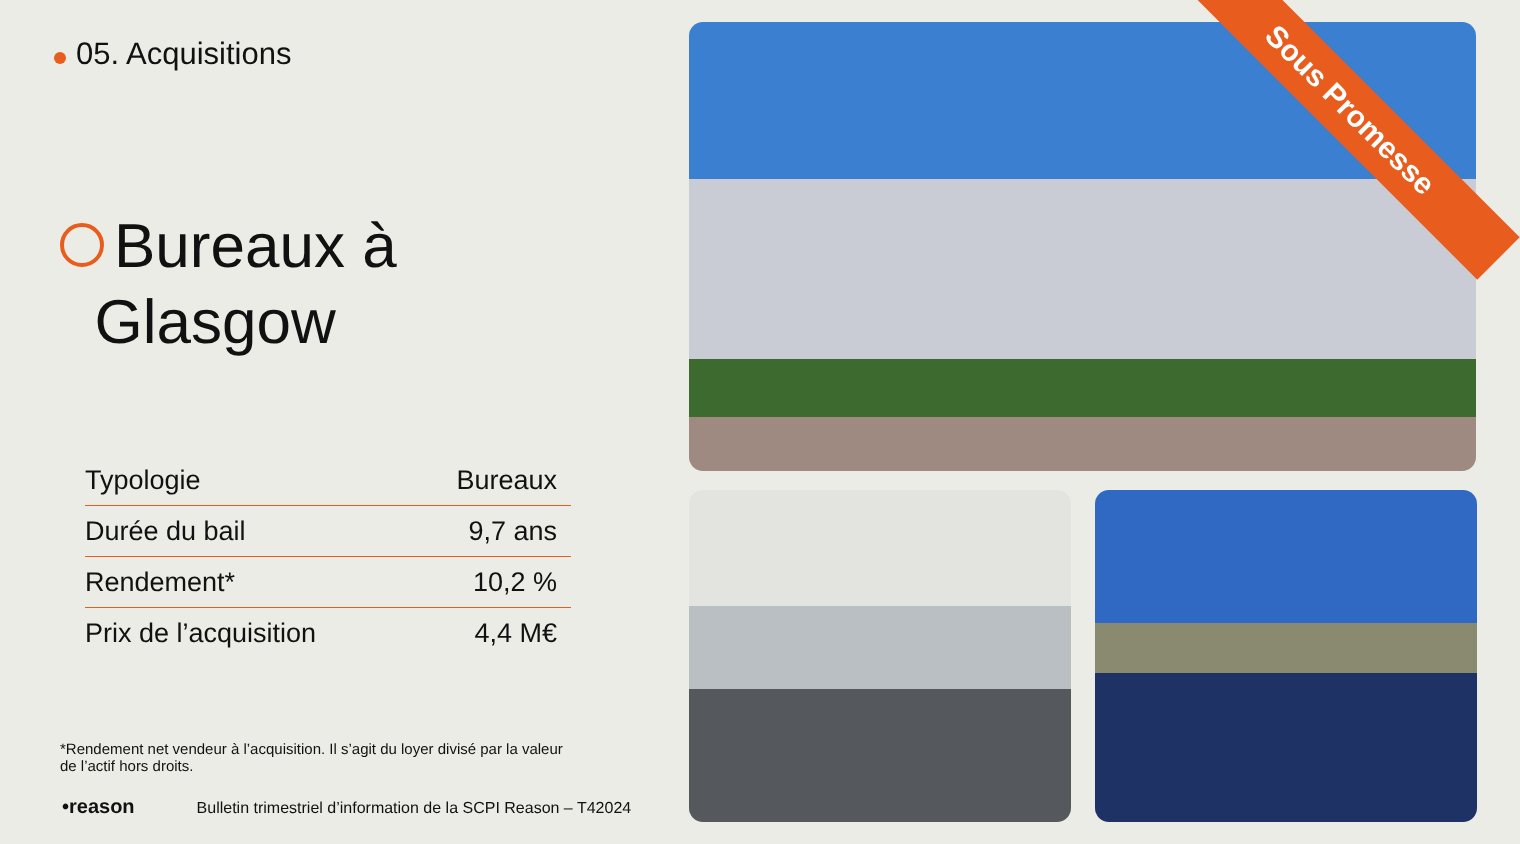05. Acquisitions
Bureaux à
Glasgow
| Typologie | Bureaux |
| Durée du bail | 9,7 ans |
| Rendement* | 10,2 % |
| Prix de l’acquisition | 4,4 M€ |
*Rendement net vendeur à l’acquisition. Il s’agit du loyer divisé par la valeur de l’actif hors droits.
•reason Bulletin trimestriel d’information de la SCPI Reason – T42024
Sous Promesse